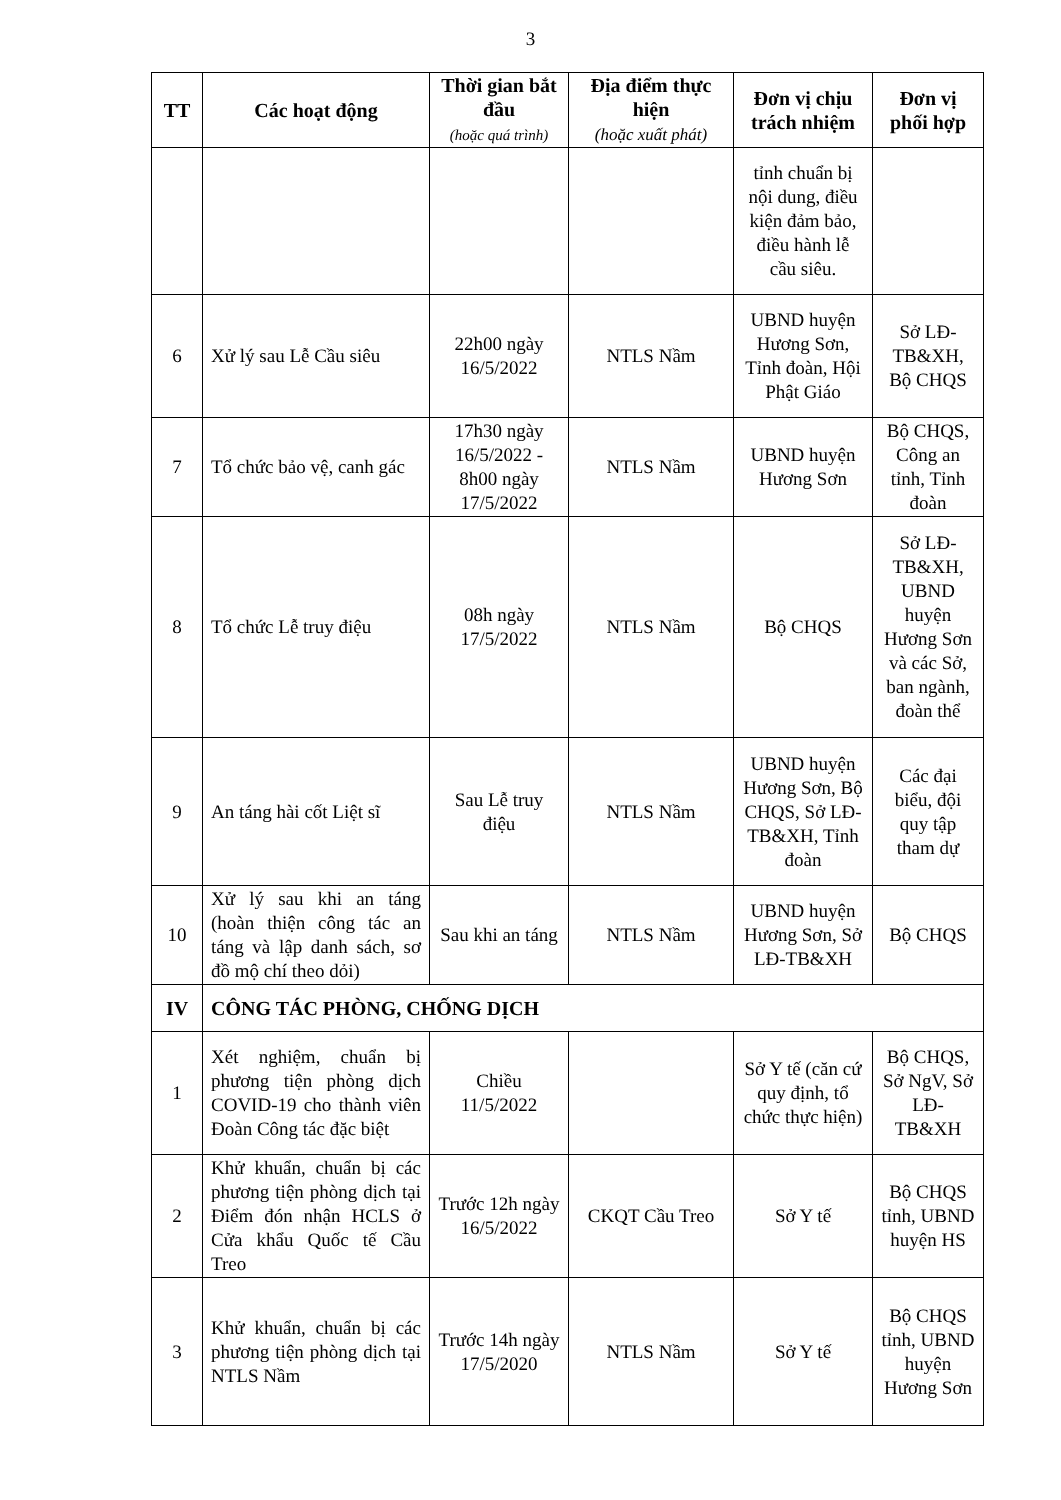3
| TT | Các hoạt động | Thời gian bắt đầu (hoặc quá trình) | Địa điểm thực hiện (hoặc xuất phát) | Đơn vị chịu trách nhiệm | Đơn vị phối hợp |
| --- | --- | --- | --- | --- | --- |
| | | | | tỉnh chuẩn bị nội dung, điều kiện đảm bảo, điều hành lễ cầu siêu. | |
| 6 | Xử lý sau Lễ Cầu siêu | 22h00 ngày 16/5/2022 | NTLS Nầm | UBND huyện Hương Sơn, Tỉnh đoàn, Hội Phật Giáo | Sở LĐ-TB&XH, Bộ CHQS |
| 7 | Tổ chức bảo vệ, canh gác | 17h30 ngày 16/5/2022 - 8h00 ngày 17/5/2022 | NTLS Nầm | UBND huyện Hương Sơn | Bộ CHQS, Công an tỉnh, Tỉnh đoàn |
| 8 | Tổ chức Lễ truy điệu | 08h ngày 17/5/2022 | NTLS Nầm | Bộ CHQS | Sở LĐ-TB&XH, UBND huyện Hương Sơn và các Sở, ban ngành, đoàn thể |
| 9 | An táng hài cốt Liệt sĩ | Sau Lễ truy điệu | NTLS Nầm | UBND huyện Hương Sơn, Bộ CHQS, Sở LĐ-TB&XH, Tỉnh đoàn | Các đại biểu, đội quy tập tham dự |
| 10 | Xử lý sau khi an táng (hoàn thiện công tác an táng và lập danh sách, sơ đồ mộ chí theo dỏi) | Sau khi an táng | NTLS Nầm | UBND huyện Hương Sơn, Sở LĐ-TB&XH | Bộ CHQS |
| IV | CÔNG TÁC PHÒNG, CHỐNG DỊCH | | | | |
| 1 | Xét nghiệm, chuẩn bị phương tiện phòng dịch COVID-19 cho thành viên Đoàn Công tác đặc biệt | Chiều 11/5/2022 | | Sở Y tế (căn cứ quy định, tổ chức thực hiện) | Bộ CHQS, Sở NgV, Sở LĐ-TB&XH |
| 2 | Khử khuẩn, chuẩn bị các phương tiện phòng dịch tại Điểm đón nhận HCLS ở Cửa khẩu Quốc tế Cầu Treo | Trước 12h ngày 16/5/2022 | CKQT Cầu Treo | Sở Y tế | Bộ CHQS tỉnh, UBND huyện HS |
| 3 | Khử khuẩn, chuẩn bị các phương tiện phòng dịch tại NTLS Nầm | Trước 14h ngày 17/5/2020 | NTLS Nầm | Sở Y tế | Bộ CHQS tỉnh, UBND huyện Hương Sơn |